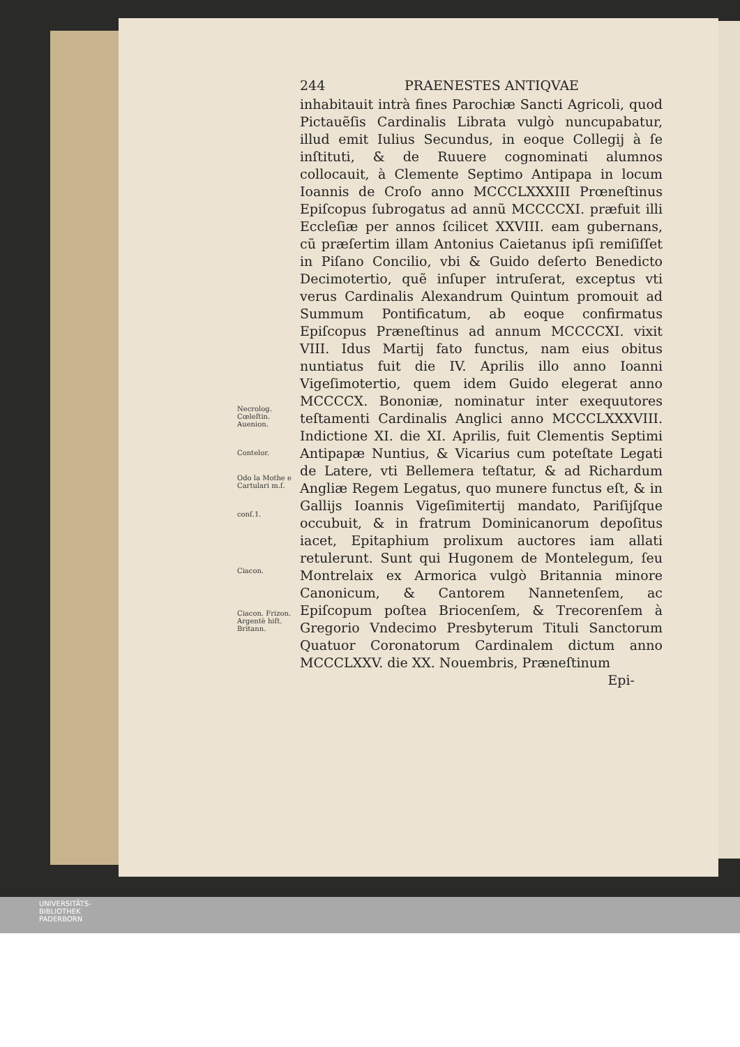Necrolog. Cœleſtin. Auenion.
Contelor.
Odo la Mothe e Cartulari m.ſ.
conſ.1.
Ciacon.
Ciacon. Frizon. Argentè hiſt. Britann.
244 PRAENESTES ANTIQVAE
inhabitauit intrà fines Parochiæ Sancti Agricoli, quod Pictauẽſis Cardinalis Librata vulgò nuncupabatur, illud emit Iulius Secundus, in eoque Collegij à ſe inſtituti, & de Ruuere cognominati alumnos collocauit, à Clemente Septimo Antipapa in locum Ioannis de Croſo anno MCCCLXXXIII Prœneſtinus Epiſcopus ſubrogatus ad annũ MCCCCXI. præfuit illi Eccleſiæ per annos ſcilicet XXVIII. eam gubernans, cũ præſertim illam Antonius Caietanus ipſi remiſiſſet in Piſano Concilio, vbi & Guido deſerto Benedicto Decimotertio, quẽ inſuper intruſerat, exceptus vti verus Cardinalis Alexandrum Quintum promouit ad Summum Pontificatum, ab eoque confirmatus Epiſcopus Præneſtinus ad annum MCCCCXI. vixit VIII. Idus Martij fato functus, nam eius obitus nuntiatus fuit die IV. Aprilis illo anno Ioanni Vigeſimotertio, quem idem Guido elegerat anno MCCCCX. Bononiæ, nominatur inter exequutores teſtamenti Cardinalis Anglici anno MCCCLXXXVIII. Indictione XI. die XI. Aprilis, fuit Clementis Septimi Antipapæ Nuntius, & Vicarius cum poteſtate Legati de Latere, vti Bellemera teſtatur, & ad Richardum Angliæ Regem Legatus, quo munere functus eſt, & in Gallijs Ioannis Vigeſimitertij mandato, Pariſijſque occubuit, & in fratrum Dominicanorum depoſitus iacet, Epitaphium prolixum auctores iam allati retulerunt. Sunt qui Hugonem de Montelegum, ſeu Montrelaix ex Armorica vulgò Britannia minore Canonicum, & Cantorem Nannetenſem, ac Epiſcopum poſtea Briocenſem, & Trecorenſem à Gregorio Vndecimo Presbyterum Tituli Sanctorum Quatuor Coronatorum Cardinalem dictum anno MCCCLXXV. die XX. Nouembris, Præneſtinum
Epi-
UNIVERSITÄTS-
BIBLIOTHEK
PADERBORN